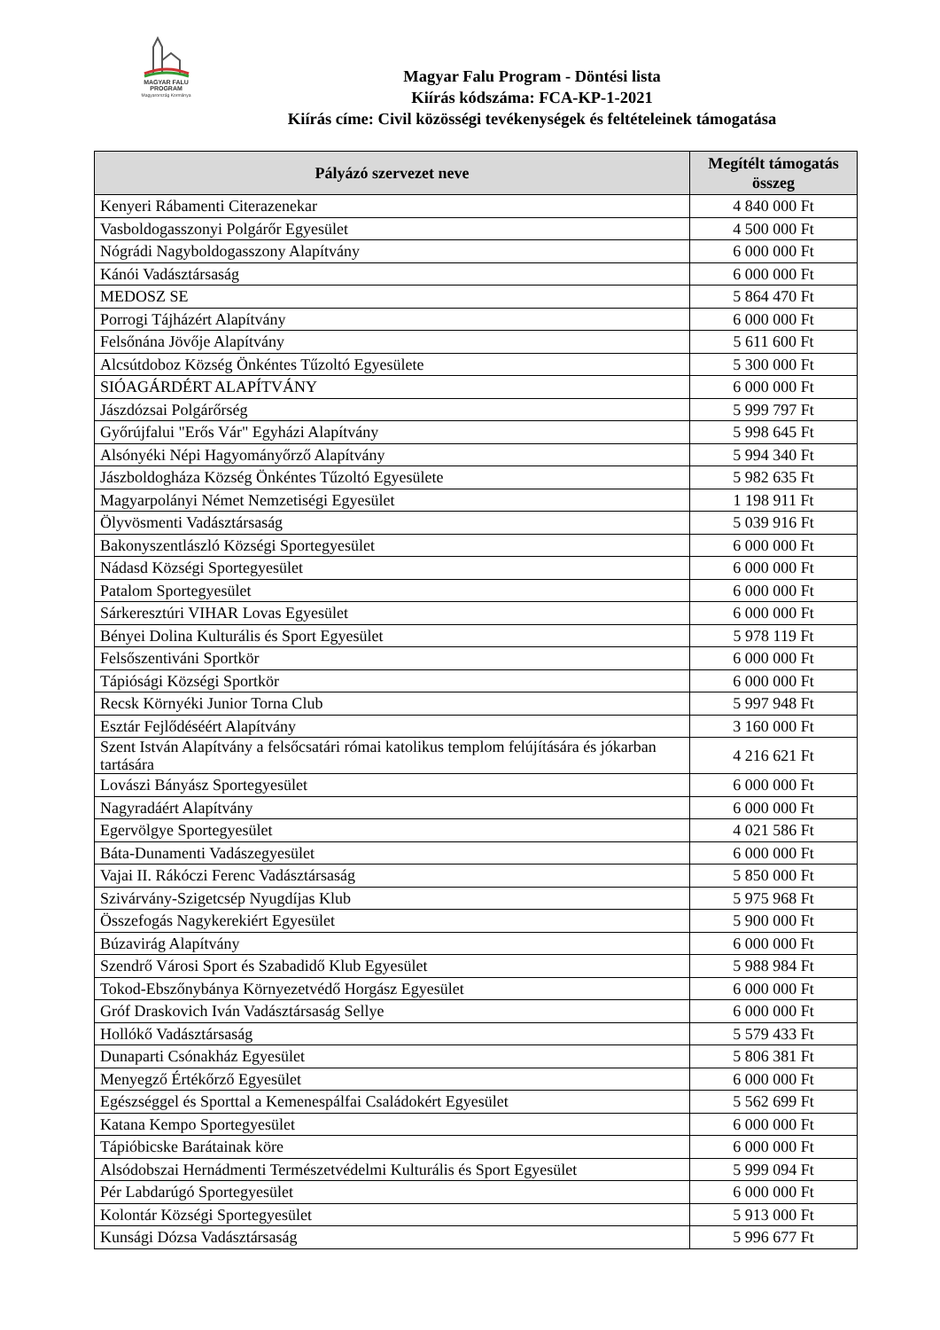MAGYAR FALU
PROGRAM
Magyarország Kormánya
Magyar Falu Program - Döntési lista
Kiírás kódszáma: FCA-KP-1-2021
Kiírás címe: Civil közösségi tevékenységek és feltételeinek támogatása
| Pályázó szervezet neve | Megítélt támogatás összeg |
| --- | --- |
| Kenyeri Rábamenti Citerazenekar | 4 840 000 Ft |
| Vasboldogasszonyi Polgárőr Egyesület | 4 500 000 Ft |
| Nógrádi Nagyboldogasszony Alapítvány | 6 000 000 Ft |
| Kánói Vadásztársaság | 6 000 000 Ft |
| MEDOSZ SE | 5 864 470 Ft |
| Porrogi Tájházért Alapítvány | 6 000 000 Ft |
| Felsőnána Jövője Alapítvány | 5 611 600 Ft |
| Alcsútdoboz Község Önkéntes Tűzoltó Egyesülete | 5 300 000 Ft |
| SIÓAGÁRDÉRT ALAPÍTVÁNY | 6 000 000 Ft |
| Jászdózsai Polgárőrség | 5 999 797 Ft |
| Győrújfalui "Erős Vár" Egyházi Alapítvány | 5 998 645 Ft |
| Alsónyéki Népi Hagyományőrző Alapítvány | 5 994 340 Ft |
| Jászboldogháza Község Önkéntes Tűzoltó Egyesülete | 5 982 635 Ft |
| Magyarpolányi Német Nemzetiségi Egyesület | 1 198 911 Ft |
| Ölyvösmenti Vadásztársaság | 5 039 916 Ft |
| Bakonyszentlászló Községi Sportegyesület | 6 000 000 Ft |
| Nádasd Községi Sportegyesület | 6 000 000 Ft |
| Patalom Sportegyesület | 6 000 000 Ft |
| Sárkeresztúri VIHAR Lovas Egyesület | 6 000 000 Ft |
| Bényei Dolina Kulturális és Sport Egyesület | 5 978 119 Ft |
| Felsőszentiváni Sportkör | 6 000 000 Ft |
| Tápiósági Községi Sportkör | 6 000 000 Ft |
| Recsk Környéki Junior Torna Club | 5 997 948 Ft |
| Esztár Fejlődéséért Alapítvány | 3 160 000 Ft |
| Szent István Alapítvány a felsőcsatári római katolikus templom felújítására és jókarban tartására | 4 216 621 Ft |
| Lovászi Bányász Sportegyesület | 6 000 000 Ft |
| Nagyradáért Alapítvány | 6 000 000 Ft |
| Egervölgye Sportegyesület | 4 021 586 Ft |
| Báta-Dunamenti Vadászegyesület | 6 000 000 Ft |
| Vajai II. Rákóczi Ferenc Vadásztársaság | 5 850 000 Ft |
| Szivárvány-Szigetcsép Nyugdíjas Klub | 5 975 968 Ft |
| Összefogás Nagykerekiért Egyesület | 5 900 000 Ft |
| Búzavirág Alapítvány | 6 000 000 Ft |
| Szendrő Városi Sport és Szabadidő Klub Egyesület | 5 988 984 Ft |
| Tokod-Ebszőnybánya Környezetvédő Horgász Egyesület | 6 000 000 Ft |
| Gróf Draskovich Iván Vadásztársaság Sellye | 6 000 000 Ft |
| Hollókő Vadásztársaság | 5 579 433 Ft |
| Dunaparti Csónakház Egyesület | 5 806 381 Ft |
| Menyegző Értékőrző Egyesület | 6 000 000 Ft |
| Egészséggel és Sporttal a Kemenespálfai Családokért Egyesület | 5 562 699 Ft |
| Katana Kempo Sportegyesület | 6 000 000 Ft |
| Tápióbicske Barátainak köre | 6 000 000 Ft |
| Alsódobszai Hernádmenti Természetvédelmi Kulturális és Sport Egyesület | 5 999 094 Ft |
| Pér Labdarúgó Sportegyesület | 6 000 000 Ft |
| Kolontár Községi Sportegyesület | 5 913 000 Ft |
| Kunsági Dózsa Vadásztársaság | 5 996 677 Ft |